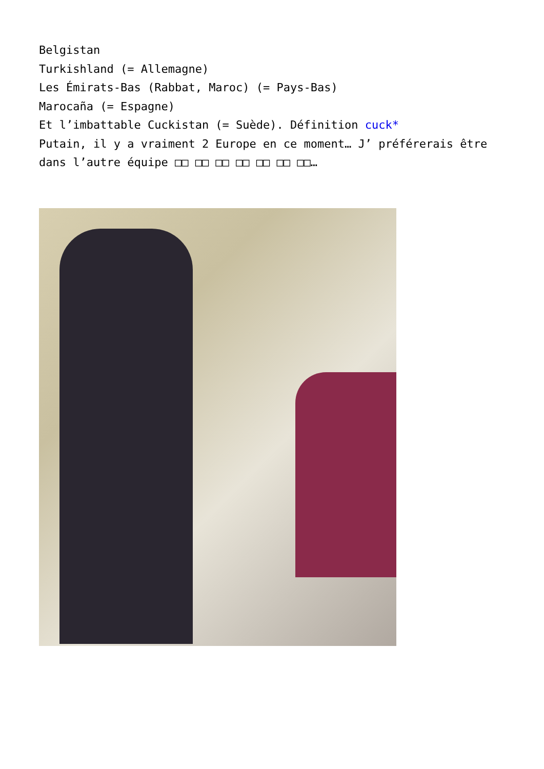Belgistan
Turkishland (= Allemagne)
Les Émirats-Bas (Rabbat, Maroc) (= Pays-Bas)
Marocaña (= Espagne)
Et l’imbattable Cuckistan (= Suède). Définition cuck*
Putain, il y a vraiment 2 Europe en ce moment… J’ préférerais être dans l’autre équipe □□ □□ □□ □□ □□ □□ □□…